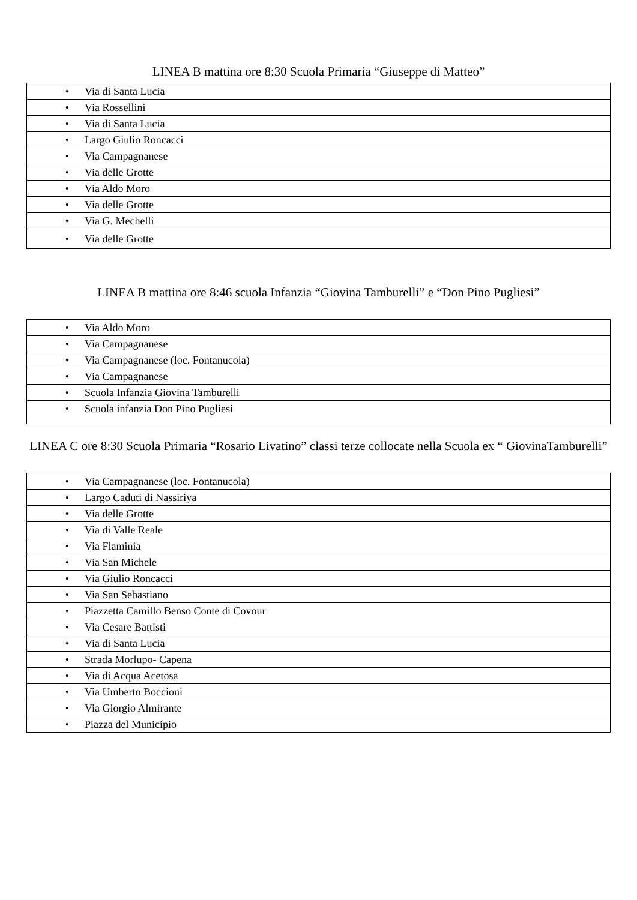LINEA B mattina ore 8:30 Scuola Primaria “Giuseppe di Matteo”
| • Via di Santa Lucia |
| • Via Rossellini |
| • Via di Santa Lucia |
| • Largo Giulio Roncacci |
| • Via Campagnanese |
| • Via delle Grotte |
| • Via Aldo Moro |
| • Via delle Grotte |
| • Via G. Mechelli |
| • Via delle Grotte |
LINEA B mattina ore 8:46 scuola Infanzia “Giovina Tamburelli” e “Don Pino Pugliesi”
| • Via Aldo Moro |
| • Via Campagnanese |
| • Via Campagnanese (loc. Fontanucola) |
| • Via Campagnanese |
| • Scuola Infanzia Giovina Tamburelli |
| • Scuola infanzia Don Pino Pugliesi |
LINEA C ore 8:30 Scuola Primaria “Rosario Livatino” classi terze collocate nella Scuola ex “ GiovinaTamburelli”
| • Via Campagnanese (loc. Fontanucola) |
| • Largo Caduti di Nassiriya |
| • Via delle Grotte |
| • Via di Valle Reale |
| • Via Flaminia |
| • Via San Michele |
| • Via Giulio Roncacci |
| • Via San Sebastiano |
| • Piazzetta Camillo Benso Conte di Covour |
| • Via Cesare Battisti |
| • Via di Santa Lucia |
| • Strada Morlupo- Capena |
| • Via di Acqua Acetosa |
| • Via Umberto Boccioni |
| • Via Giorgio Almirante |
| • Piazza del Municipio |